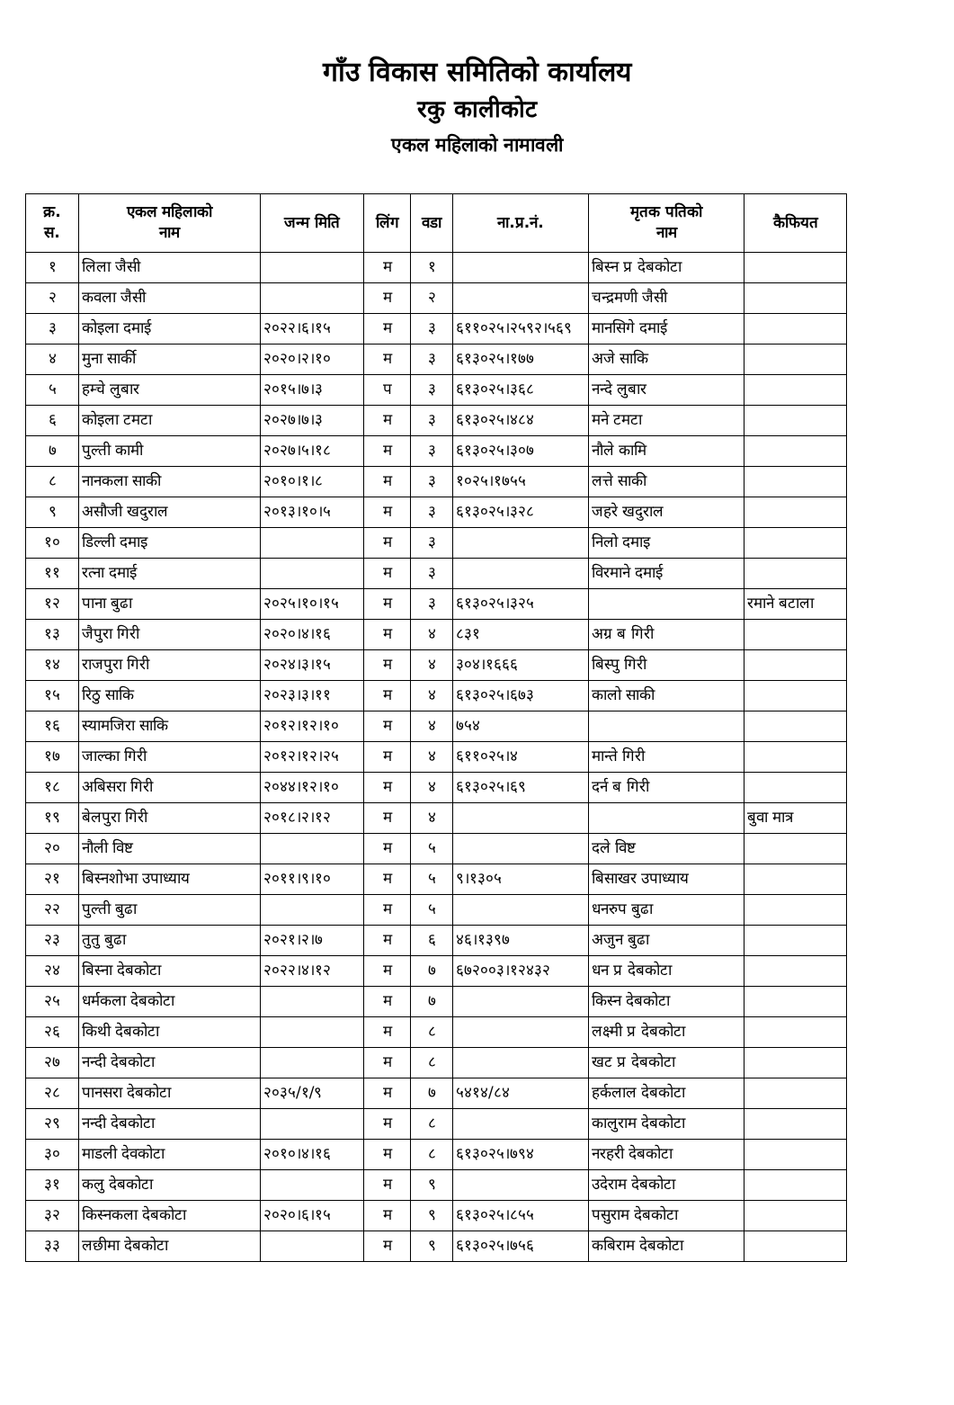गाँउ विकास समितिको कार्यालय
रकु कालीकोट
एकल महिलाको नामावली
| क्र. स. | एकल महिलाको नाम | जन्म मिति | लिंग | वडा | ना.प्र.नं. | मृतक पतिको नाम | कैफियत |
| --- | --- | --- | --- | --- | --- | --- | --- |
| १ | लिला जैसी | | म | १ | | बिस्न प्र देबकोटा | |
| २ | कवला जैसी | | म | २ | | चन्द्रमणी जैसी | |
| ३ | कोइला दमाई | २०२२।६।१५ | म | ३ | ६११०२५।२५९२।५६९ | मानसिगे दमाई | |
| ४ | मुना सार्की | २०२०।२।१० | म | ३ | ६१३०२५।१७७ | अजे साकि | |
| ५ | हम्चे लुबार | २०१५।७।३ | प | ३ | ६१३०२५।३६८ | नन्दे लुबार | |
| ६ | कोइला टमटा | २०२७।७।३ | म | ३ | ६१३०२५।४८४ | मने टमटा | |
| ७ | पुल्ती कामी | २०२७।५।१८ | म | ३ | ६१३०२५।३०७ | नौले कामि | |
| ८ | नानकला साकी | २०१०।१।८ | म | ३ | १०२५।१७५५ | लत्ते साकी | |
| ९ | असौजी खदुराल | २०१३।१०।५ | म | ३ | ६१३०२५।३२८ | जहरे खदुराल | |
| १० | डिल्ली दमाइ | | म | ३ | | निलो दमाइ | |
| ११ | रत्ना दमाई | | म | ३ | | विरमाने दमाई | |
| १२ | पाना बुढा | २०२५।१०।१५ | म | ३ | ६१३०२५।३२५ | | रमाने बटाला |
| १३ | जैपुरा गिरी | २०२०।४।१६ | म | ४ | ८३१ | अग्र ब गिरी | |
| १४ | राजपुरा गिरी | २०२४।३।१५ | म | ४ | ३०४।१६६६ | बिस्पु गिरी | |
| १५ | रिठु साकि | २०२३।३।११ | म | ४ | ६१३०२५।६७३ | कालो साकी | |
| १६ | स्यामजिरा साकि | २०१२।१२।१० | म | ४ | ७५४ | | |
| १७ | जाल्का गिरी | २०१२।१२।२५ | म | ४ | ६११०२५।४ | मान्ते गिरी | |
| १८ | अबिसरा गिरी | २०४४।१२।१० | म | ४ | ६१३०२५।६९ | दर्न ब गिरी | |
| १९ | बेलपुरा गिरी | २०१८।२।१२ | म | ४ | | | बुवा मात्र |
| २० | नौली विष्ट | | म | ५ | | दले विष्ट | |
| २१ | बिस्नशोभा उपाध्याय | २०११।९।१० | म | ५ | ९।१३०५ | बिसाखर उपाध्याय | |
| २२ | पुल्ती बुढा | | म | ५ | | धनरुप बुढा | |
| २३ | तुतु बुढा | २०२१।२।७ | म | ६ | ४६।१३९७ | अजुन बुढा | |
| २४ | बिस्ना देबकोटा | २०२२।४।१२ | म | ७ | ६७२००३।१२४३२ | धन प्र देबकोटा | |
| २५ | धर्मकला देबकोटा | | म | ७ | | किस्न देबकोटा | |
| २६ | किथी देबकोटा | | म | ८ | | लक्ष्मी प्र देबकोटा | |
| २७ | नन्दी देबकोटा | | म | ८ | | खट प्र देबकोटा | |
| २८ | पानसरा देबकोटा | २०३५/१/९ | म | ७ | ५४१४/८४ | हर्कलाल देबकोटा | |
| २९ | नन्दी देबकोटा | | म | ८ | | कालुराम देबकोटा | |
| ३० | माडली देवकोटा | २०१०।४।१६ | म | ८ | ६१३०२५।७९४ | नरहरी देबकोटा | |
| ३१ | कलु देबकोटा | | म | ९ | | उदेराम देबकोटा | |
| ३२ | किस्नकला देबकोटा | २०२०।६।१५ | म | ९ | ६१३०२५।८५५ | पसुराम देबकोटा | |
| ३३ | लछीमा देबकोटा | | म | ९ | ६१३०२५।७५६ | कबिराम देबकोटा | |